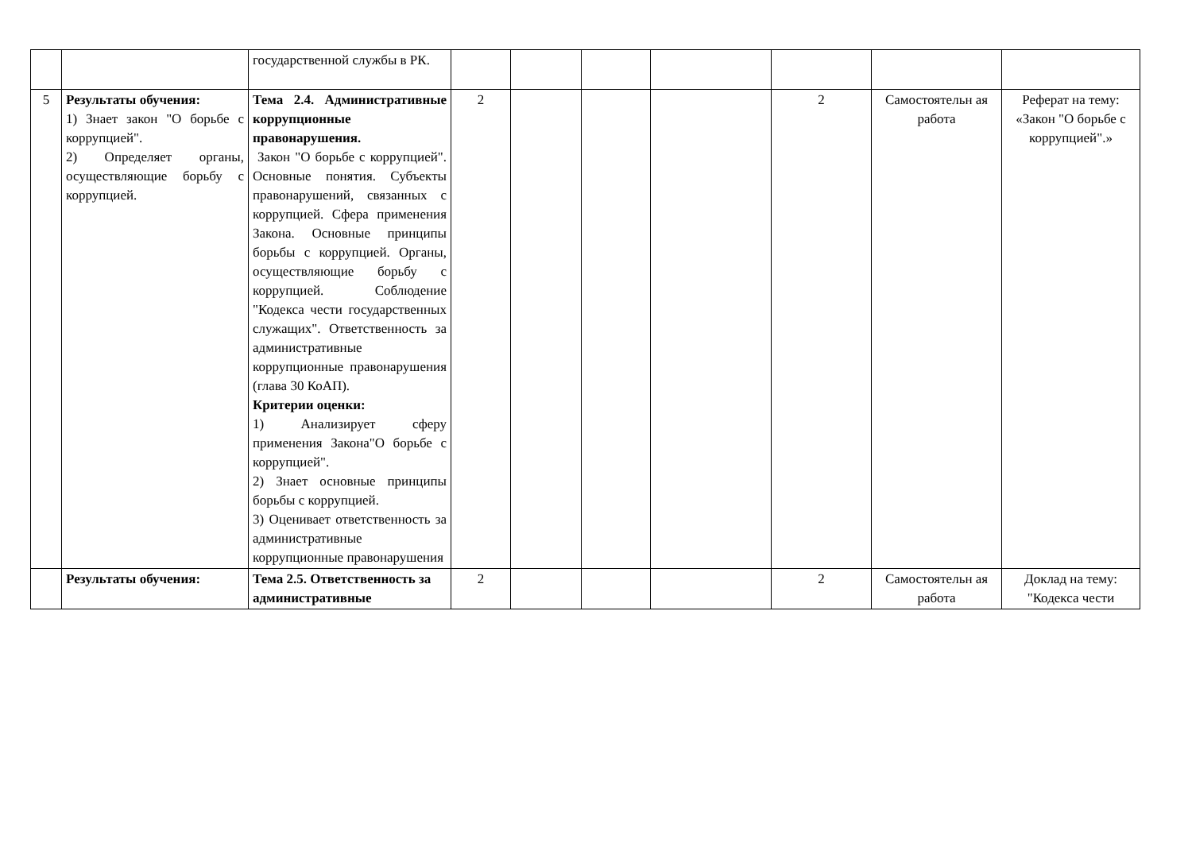| | | государственной службы в РК. | | | | | | | |
| 5 | Результаты обучения: 1) Знает закон "О борьбе с коррупцией". 2) Определяет органы, осуществляющие борьбу с коррупцией. | Тема 2.4. Административные коррупционные правонарушения. Закон "О борьбе с коррупцией". Основные понятия. Субъекты правонарушений, связанных с коррупцией. Сфера применения Закона. Основные принципы борьбы с коррупцией. Органы, осуществляющие борьбу с коррупцией. Соблюдение "Кодекса чести государственных служащих". Ответственность за административные коррупционные правонарушения (глава 30 КоАП). Критерии оценки: 1) Анализирует сферу применения Закона"О борьбе с коррупцией". 2) Знает основные принципы борьбы с коррупцией. 3) Оценивает ответственность за административные коррупционные правонарушения | 2 | | | | 2 | Самостоятельн ая работа | Реферат на тему: «Закон "О борьбе с коррупцией".» |
| | Результаты обучения: | Тема 2.5. Ответственность за административные | 2 | | | | 2 | Самостоятельн ая работа | Доклад на тему: "Кодекса чести |